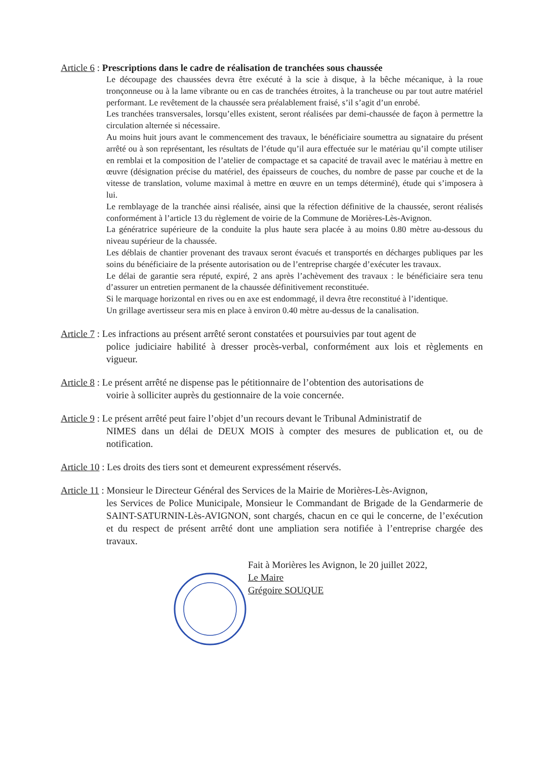Article 6 : Prescriptions dans le cadre de réalisation de tranchées sous chaussée
Le découpage des chaussées devra être exécuté à la scie à disque, à la bêche mécanique, à la roue tronçonneuse ou à la lame vibrante ou en cas de tranchées étroites, à la trancheuse ou par tout autre matériel performant. Le revêtement de la chaussée sera préalablement fraisé, s’il s’agit d’un enrobé.
Les tranchées transversales, lorsqu’elles existent, seront réalisées par demi-chaussée de façon à permettre la circulation alternée si nécessaire.
Au moins huit jours avant le commencement des travaux, le bénéficiaire soumettra au signataire du présent arrêté ou à son représentant, les résultats de l’étude qu’il aura effectuée sur le matériau qu’il compte utiliser en remblai et la composition de l’atelier de compactage et sa capacité de travail avec le matériau à mettre en œuvre (désignation précise du matériel, des épaisseurs de couches, du nombre de passe par couche et de la vitesse de translation, volume maximal à mettre en œuvre en un temps déterminé), étude qui s’imposera à lui.
Le remblayage de la tranchée ainsi réalisée, ainsi que la réfection définitive de la chaussée, seront réalisés conformément à l’article 13 du règlement de voirie de la Commune de Morières-Lès-Avignon.
La génératrice supérieure de la conduite la plus haute sera placée à au moins 0.80 mètre au-dessous du niveau supérieur de la chaussée.
Les déblais de chantier provenant des travaux seront évacués et transportés en décharges publiques par les soins du bénéficiaire de la présente autorisation ou de l’entreprise chargée d’exécuter les travaux.
Le délai de garantie sera réputé, expiré, 2 ans après l’achèvement des travaux : le bénéficiaire sera tenu d’assurer un entretien permanent de la chaussée définitivement reconstituée.
Si le marquage horizontal en rives ou en axe est endommagé, il devra être reconstitué à l’identique.
Un grillage avertisseur sera mis en place à environ 0.40 mètre au-dessus de la canalisation.
Article 7 : Les infractions au présent arrêté seront constatées et poursuivies par tout agent de
police judiciaire habilité à dresser procès-verbal, conformément aux lois et règlements en vigueur.
Article 8 : Le présent arrêté ne dispense pas le pétitionnaire de l’obtention des autorisations de
voirie à solliciter auprès du gestionnaire de la voie concernée.
Article 9 : Le présent arrêté peut faire l’objet d’un recours devant le Tribunal Administratif de
NIMES dans un délai de DEUX MOIS à compter des mesures de publication et, ou de notification.
Article 10 : Les droits des tiers sont et demeurent expressément réservés.
Article 11 : Monsieur le Directeur Général des Services de la Mairie de Morières-Lès-Avignon,
les Services de Police Municipale, Monsieur le Commandant de Brigade de la Gendarmerie de SAINT-SATURNIN-Lès-AVIGNON, sont chargés, chacun en ce qui le concerne, de l’exécution et du respect de présent arrêté dont une ampliation sera notifiée à l’entreprise chargée des travaux.
Fait à Morières les Avignon, le 20 juillet 2022,
Le Maire
Grégoire SOUQUE